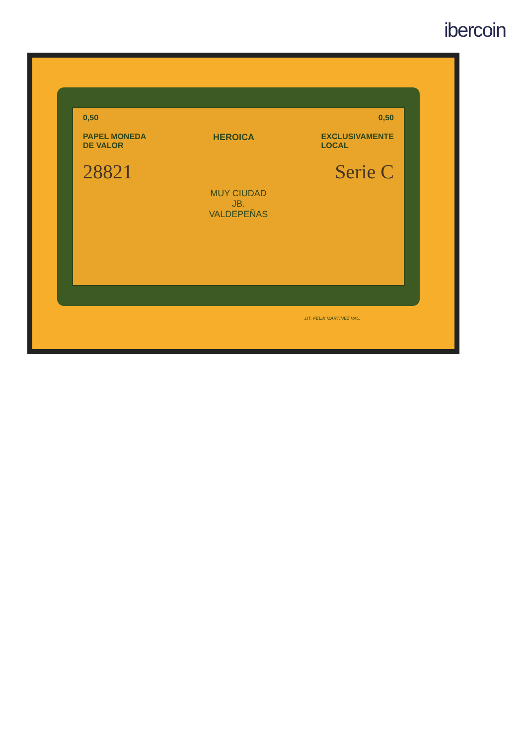ibercoin
0,50 0,50
PAPEL MONEDA
DE VALOR HEROICA EXCLUSIVAMENTE
LOCAL
28821 Serie C
MUY CIUDAD
JB.
VALDEPEÑAS
LIT. FELIX MARTINEZ VAL.